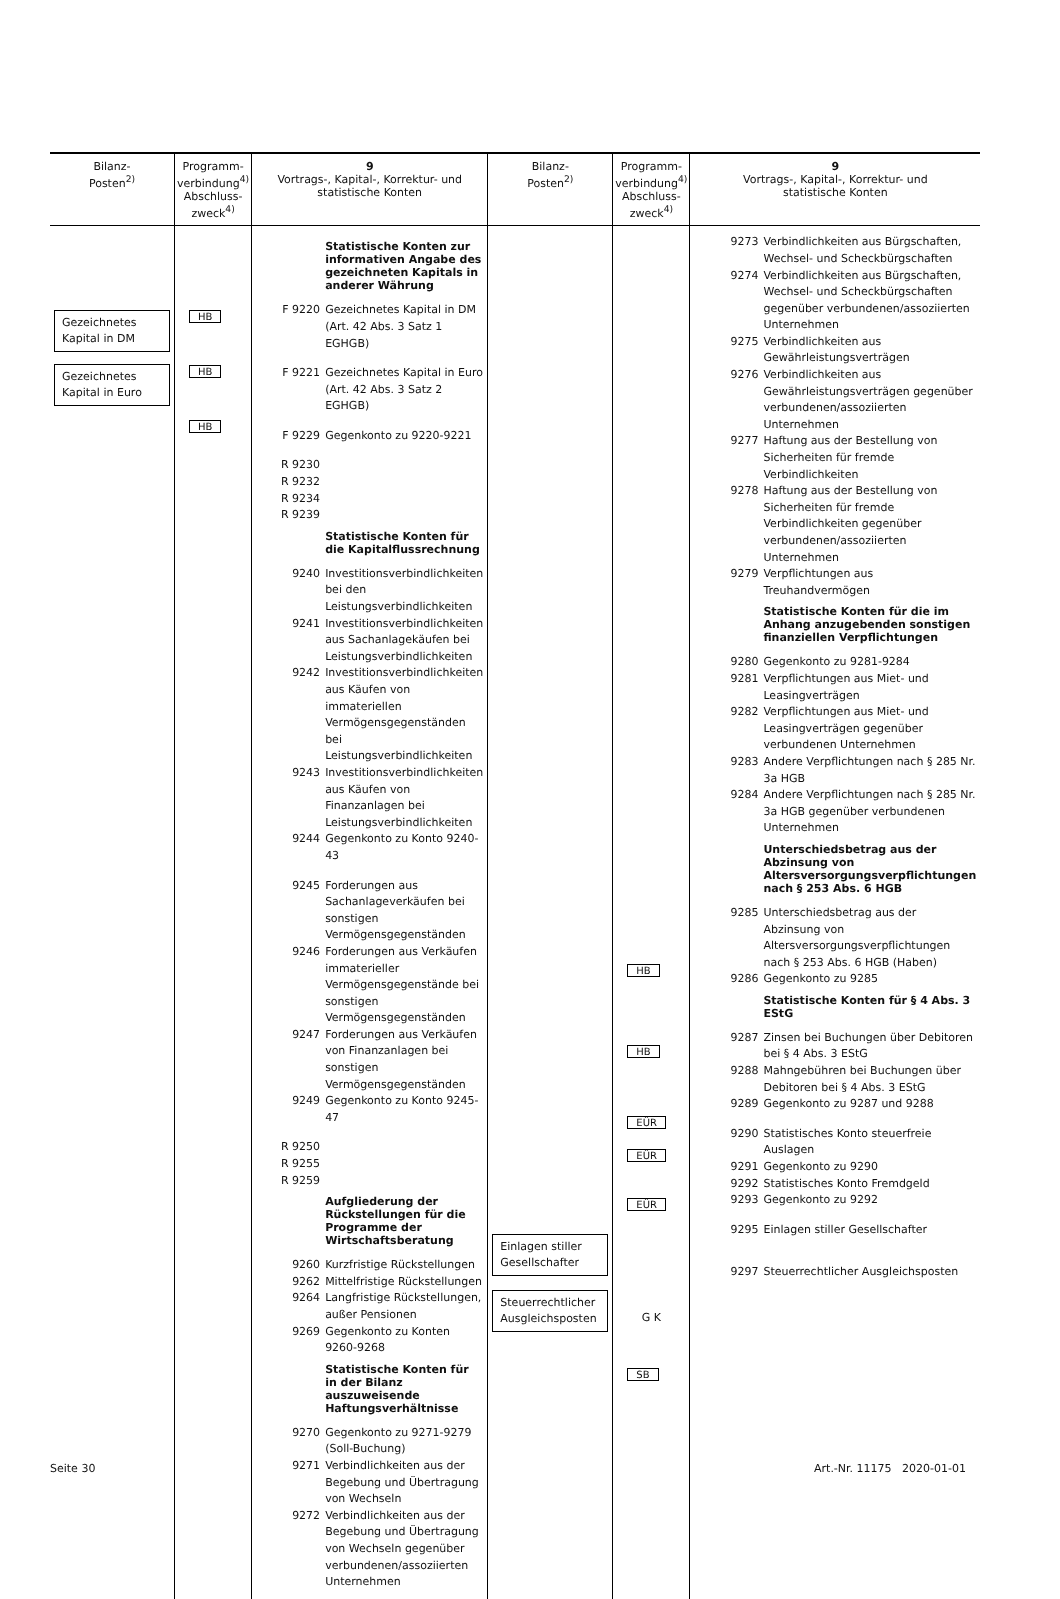| Bilanz- Posten<sup>2)</sup> | Programm- verbindung<sup>4)</sup> Abschluss- zweck<sup>4)</sup> | 9 Vortrags-, Kapital-, Korrektur- und statistische Konten | Bilanz- Posten<sup>2)</sup> | Programm- verbindung<sup>4)</sup> Abschluss- zweck<sup>4)</sup> | 9 Vortrags-, Kapital-, Korrektur- und statistische Konten |
| --- | --- | --- | --- | --- | --- |
| Gezeichnetes Kapital in DM Gezeichnetes Kapital in Euro | HB HB HB | Statistische Konten zur informativen Angabe des gezeichneten Kapitals in anderer Währung F 9220 Gezeichnetes Kapital in DM (Art. 42 Abs. 3 Satz 1 EGHGB) F 9221 Gezeichnetes Kapital in Euro (Art. 42 Abs. 3 Satz 2 EGHGB) F 9229 Gegenkonto zu 9220-9221 R 9230 R 9232 R 9234 R 9239 Statistische Konten für die Kapitalflussrechnung 9240 Investitionsverbindlichkeiten bei den Leistungsverbindlichkeiten 9241 Investitionsverbindlichkeiten aus Sachanlagekäufen bei Leistungsverbindlichkeiten 9242 Investitionsverbindlichkeiten aus Käufen von immateriellen Vermögensgegenständen bei Leistungsverbindlichkeiten 9243 Investitionsverbindlichkeiten aus Käufen von Finanzanlagen bei Leistungsverbindlichkeiten 9244 Gegenkonto zu Konto 9240-43 9245 Forderungen aus Sachanlageverkäufen bei sonstigen Vermögensgegenständen 9246 Forderungen aus Verkäufen immaterieller Vermögensgegenstände bei sonstigen Vermögensgegenständen 9247 Forderungen aus Verkäufen von Finanzanlagen bei sonstigen Vermögensgegenständen 9249 Gegenkonto zu Konto 9245-47 R 9250 R 9255 R 9259 Aufgliederung der Rückstellungen für die Programme der Wirtschaftsberatung 9260 Kurzfristige Rückstellungen 9262 Mittelfristige Rückstellungen 9264 Langfristige Rückstellungen, außer Pensionen 9269 Gegenkonto zu Konten 9260-9268 Statistische Konten für in der Bilanz auszuweisende Haftungsverhältnisse 9270 Gegenkonto zu 9271-9279 (Soll-Buchung) 9271 Verbindlichkeiten aus der Begebung und Übertragung von Wechseln 9272 Verbindlichkeiten aus der Begebung und Übertragung von Wechseln gegenüber verbundenen/assoziierten Unternehmen | Einlagen stiller Gesellschafter Steuerrechtlicher Ausgleichsposten | HB HB EÜR EÜR EÜR G K SB | 9273 Verbindlichkeiten aus Bürgschaften, Wechsel- und Scheckbürgschaften 9274 Verbindlichkeiten aus Bürgschaften, Wechsel- und Scheckbürgschaften gegenüber verbundenen/assoziierten Unternehmen 9275 Verbindlichkeiten aus Gewährleistungsverträgen 9276 Verbindlichkeiten aus Gewährleistungsverträgen gegenüber verbundenen/assoziierten Unternehmen 9277 Haftung aus der Bestellung von Sicherheiten für fremde Verbindlichkeiten 9278 Haftung aus der Bestellung von Sicherheiten für fremde Verbindlichkeiten gegenüber verbundenen/assoziierten Unternehmen 9279 Verpflichtungen aus Treuhandvermögen Statistische Konten für die im Anhang anzugebenden sonstigen finanziellen Verpflichtungen 9280 Gegenkonto zu 9281-9284 9281 Verpflichtungen aus Miet- und Leasingverträgen 9282 Verpflichtungen aus Miet- und Leasingverträgen gegenüber verbundenen Unternehmen 9283 Andere Verpflichtungen nach § 285 Nr. 3a HGB 9284 Andere Verpflichtungen nach § 285 Nr. 3a HGB gegenüber verbundenen Unternehmen Unterschiedsbetrag aus der Abzinsung von Altersversorgungsverpflichtungen nach § 253 Abs. 6 HGB 9285 Unterschiedsbetrag aus der Abzinsung von Altersversorgungsverpflichtungen nach § 253 Abs. 6 HGB (Haben) 9286 Gegenkonto zu 9285 Statistische Konten für § 4 Abs. 3 EStG 9287 Zinsen bei Buchungen über Debitoren bei § 4 Abs. 3 EStG 9288 Mahngebühren bei Buchungen über Debitoren bei § 4 Abs. 3 EStG 9289 Gegenkonto zu 9287 und 9288 9290 Statistisches Konto steuerfreie Auslagen 9291 Gegenkonto zu 9290 9292 Statistisches Konto Fremdgeld 9293 Gegenkonto zu 9292 9295 Einlagen stiller Gesellschafter 9297 Steuerrechtlicher Ausgleichsposten |
Seite 30 Art.-Nr. 11175 2020-01-01